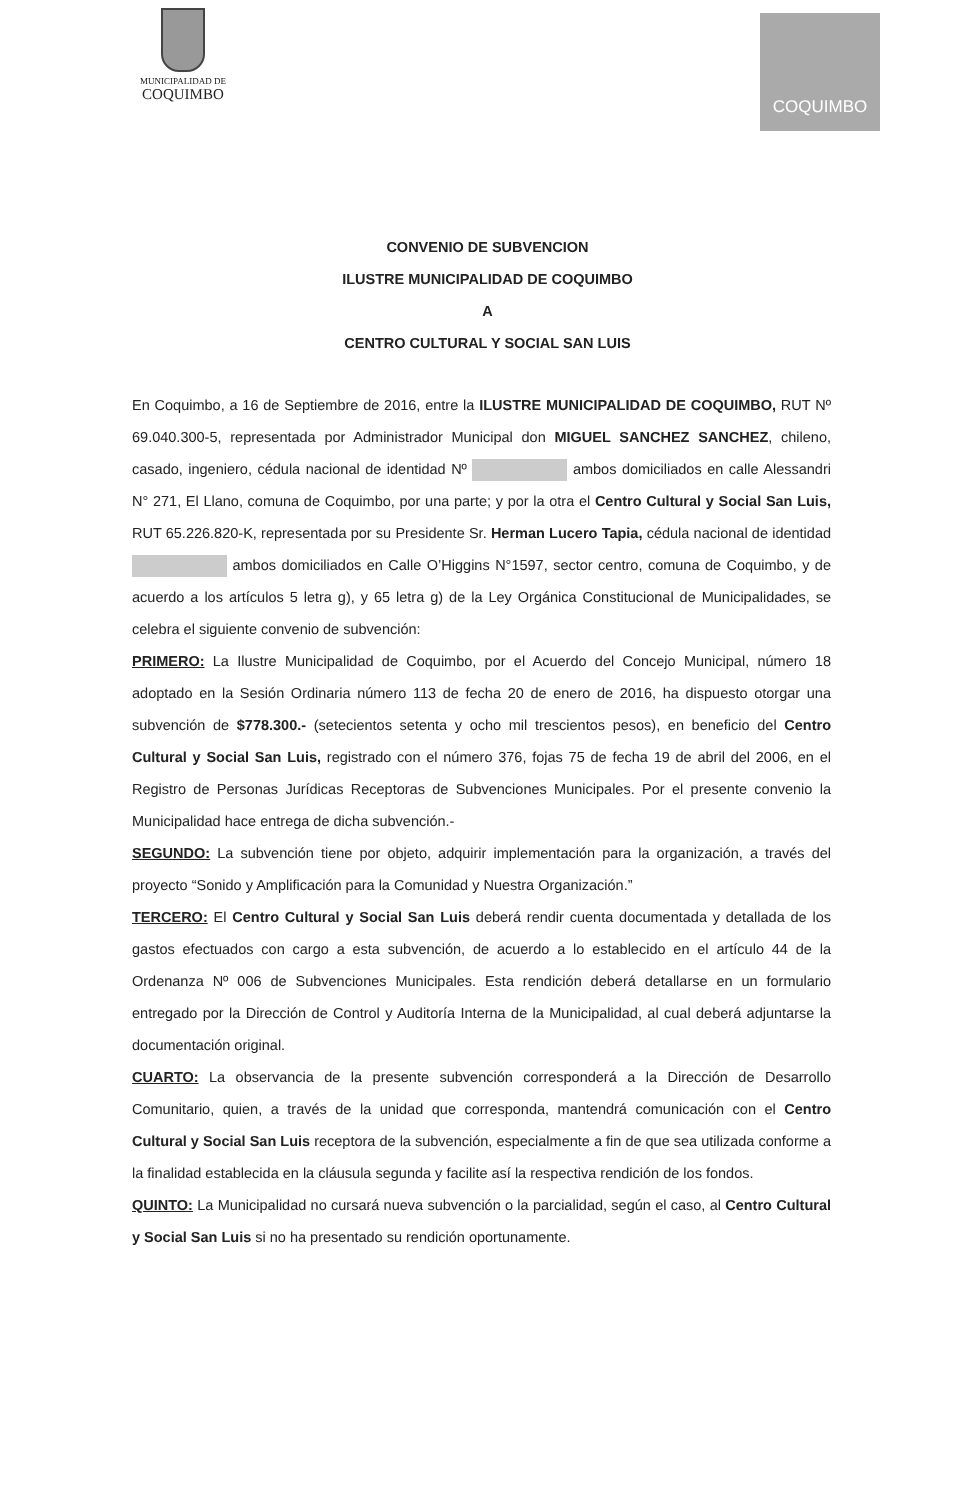MUNICIPALIDAD DE
COQUIMBO
COQUIMBO
CONVENIO DE SUBVENCION
ILUSTRE MUNICIPALIDAD DE COQUIMBO
A
CENTRO CULTURAL Y SOCIAL SAN LUIS
En Coquimbo, a 16 de Septiembre de 2016, entre la ILUSTRE MUNICIPALIDAD DE COQUIMBO, RUT Nº 69.040.300-5, representada por Administrador Municipal don MIGUEL SANCHEZ SANCHEZ, chileno, casado, ingeniero, cédula nacional de identidad Nº ambos domiciliados en calle Alessandri N° 271, El Llano, comuna de Coquimbo, por una parte; y por la otra el Centro Cultural y Social San Luis, RUT 65.226.820-K, representada por su Presidente Sr. Herman Lucero Tapia, cédula nacional de identidad ambos domiciliados en Calle O’Higgins N°1597, sector centro, comuna de Coquimbo, y de acuerdo a los artículos 5 letra g), y 65 letra g) de la Ley Orgánica Constitucional de Municipalidades, se celebra el siguiente convenio de subvención:
PRIMERO: La Ilustre Municipalidad de Coquimbo, por el Acuerdo del Concejo Municipal, número 18 adoptado en la Sesión Ordinaria número 113 de fecha 20 de enero de 2016, ha dispuesto otorgar una subvención de $778.300.- (setecientos setenta y ocho mil trescientos pesos), en beneficio del Centro Cultural y Social San Luis, registrado con el número 376, fojas 75 de fecha 19 de abril del 2006, en el Registro de Personas Jurídicas Receptoras de Subvenciones Municipales. Por el presente convenio la Municipalidad hace entrega de dicha subvención.-
SEGUNDO: La subvención tiene por objeto, adquirir implementación para la organización, a través del proyecto “Sonido y Amplificación para la Comunidad y Nuestra Organización.”
TERCERO: El Centro Cultural y Social San Luis deberá rendir cuenta documentada y detallada de los gastos efectuados con cargo a esta subvención, de acuerdo a lo establecido en el artículo 44 de la Ordenanza Nº 006 de Subvenciones Municipales. Esta rendición deberá detallarse en un formulario entregado por la Dirección de Control y Auditoría Interna de la Municipalidad, al cual deberá adjuntarse la documentación original.
CUARTO: La observancia de la presente subvención corresponderá a la Dirección de Desarrollo Comunitario, quien, a través de la unidad que corresponda, mantendrá comunicación con el Centro Cultural y Social San Luis receptora de la subvención, especialmente a fin de que sea utilizada conforme a la finalidad establecida en la cláusula segunda y facilite así la respectiva rendición de los fondos.
QUINTO: La Municipalidad no cursará nueva subvención o la parcialidad, según el caso, al Centro Cultural y Social San Luis si no ha presentado su rendición oportunamente.